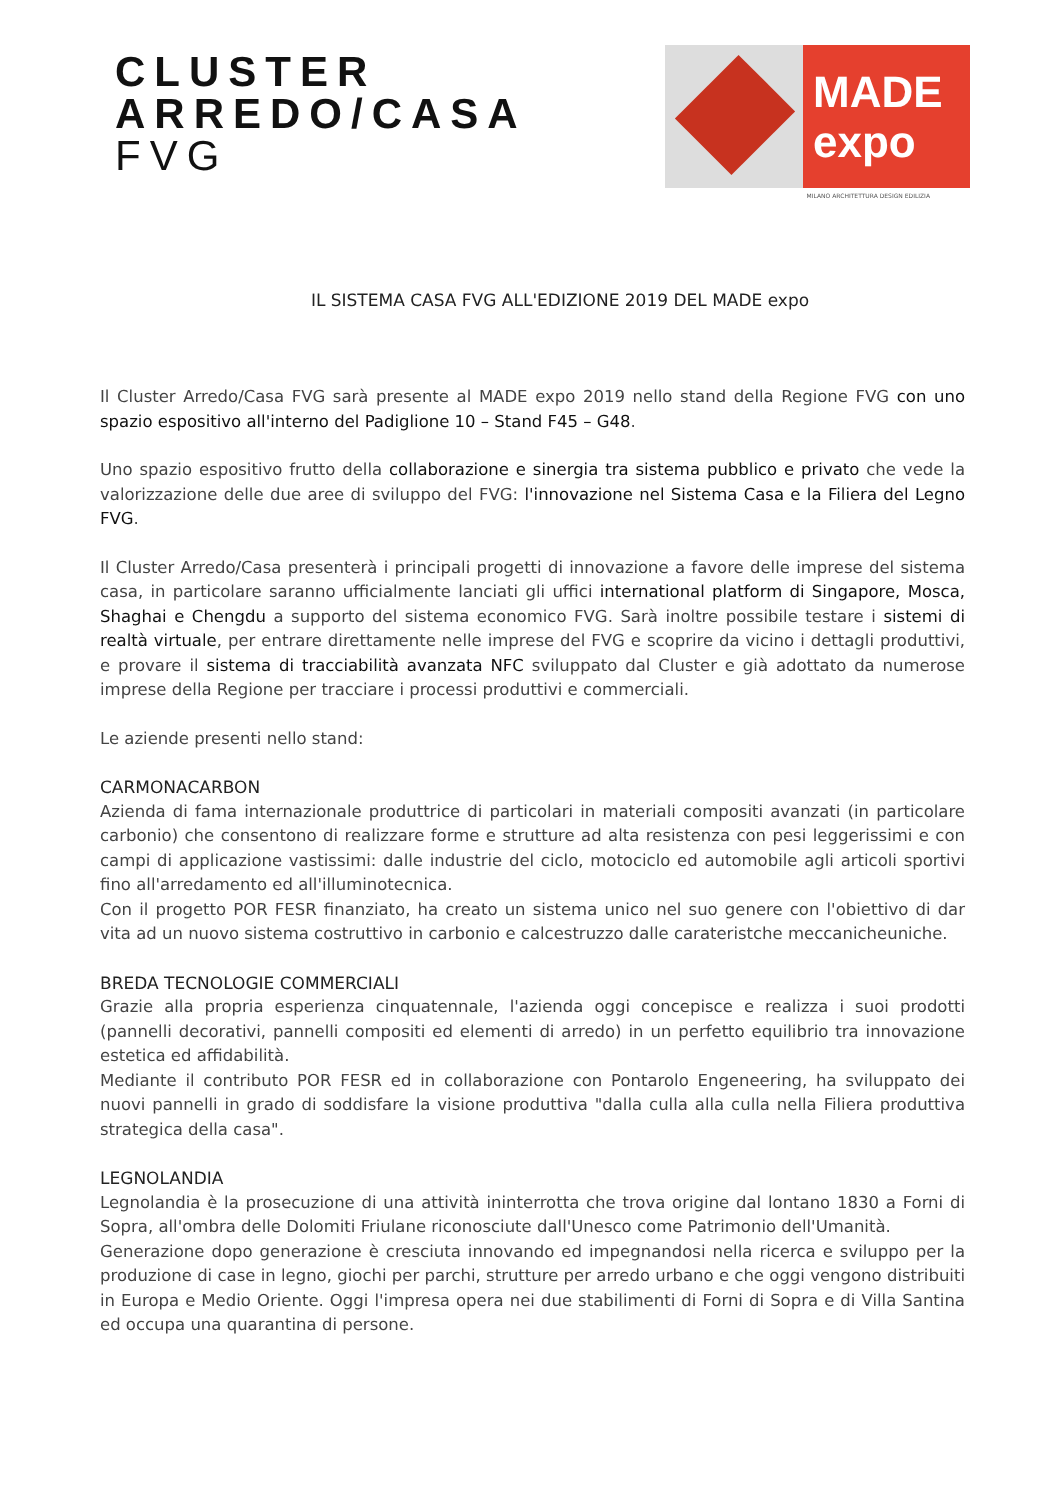CLUSTER
ARREDO/CASA
FVG
MADE expo
MILANO ARCHITETTURA DESIGN EDILIZIA
IL SISTEMA CASA FVG ALL'EDIZIONE 2019 DEL MADE expo
Il Cluster Arredo/Casa FVG sarà presente al MADE expo 2019 nello stand della Regione FVG con uno spazio espositivo all'interno del Padiglione 10 – Stand F45 – G48.
Uno spazio espositivo frutto della collaborazione e sinergia tra sistema pubblico e privato che vede la valorizzazione delle due aree di sviluppo del FVG: l'innovazione nel Sistema Casa e la Filiera del Legno FVG.
Il Cluster Arredo/Casa presenterà i principali progetti di innovazione a favore delle imprese del sistema casa, in particolare saranno ufficialmente lanciati gli uffici international platform di Singapore, Mosca, Shaghai e Chengdu a supporto del sistema economico FVG. Sarà inoltre possibile testare i sistemi di realtà virtuale, per entrare direttamente nelle imprese del FVG e scoprire da vicino i dettagli produttivi, e provare il sistema di tracciabilità avanzata NFC sviluppato dal Cluster e già adottato da numerose imprese della Regione per tracciare i processi produttivi e commerciali.
Le aziende presenti nello stand:
CARMONACARBON
Azienda di fama internazionale produttrice di particolari in materiali compositi avanzati (in particolare carbonio) che consentono di realizzare forme e strutture ad alta resistenza con pesi leggerissimi e con campi di applicazione vastissimi: dalle industrie del ciclo, motociclo ed automobile agli articoli sportivi fino all'arredamento ed all'illuminotecnica.
Con il progetto POR FESR finanziato, ha creato un sistema unico nel suo genere con l'obiettivo di dar vita ad un nuovo sistema costruttivo in carbonio e calcestruzzo dalle carateristche meccanicheuniche.
BREDA TECNOLOGIE COMMERCIALI
Grazie alla propria esperienza cinquatennale, l'azienda oggi concepisce e realizza i suoi prodotti (pannelli decorativi, pannelli compositi ed elementi di arredo) in un perfetto equilibrio tra innovazione estetica ed affidabilità.
Mediante il contributo POR FESR ed in collaborazione con Pontarolo Engeneering, ha sviluppato dei nuovi pannelli in grado di soddisfare la visione produttiva "dalla culla alla culla nella Filiera produttiva strategica della casa".
LEGNOLANDIA
Legnolandia è la prosecuzione di una attività ininterrotta che trova origine dal lontano 1830 a Forni di Sopra, all'ombra delle Dolomiti Friulane riconosciute dall'Unesco come Patrimonio dell'Umanità.
Generazione dopo generazione è cresciuta innovando ed impegnandosi nella ricerca e sviluppo per la produzione di case in legno, giochi per parchi, strutture per arredo urbano e che oggi vengono distribuiti in Europa e Medio Oriente. Oggi l'impresa opera nei due stabilimenti di Forni di Sopra e di Villa Santina ed occupa una quarantina di persone.